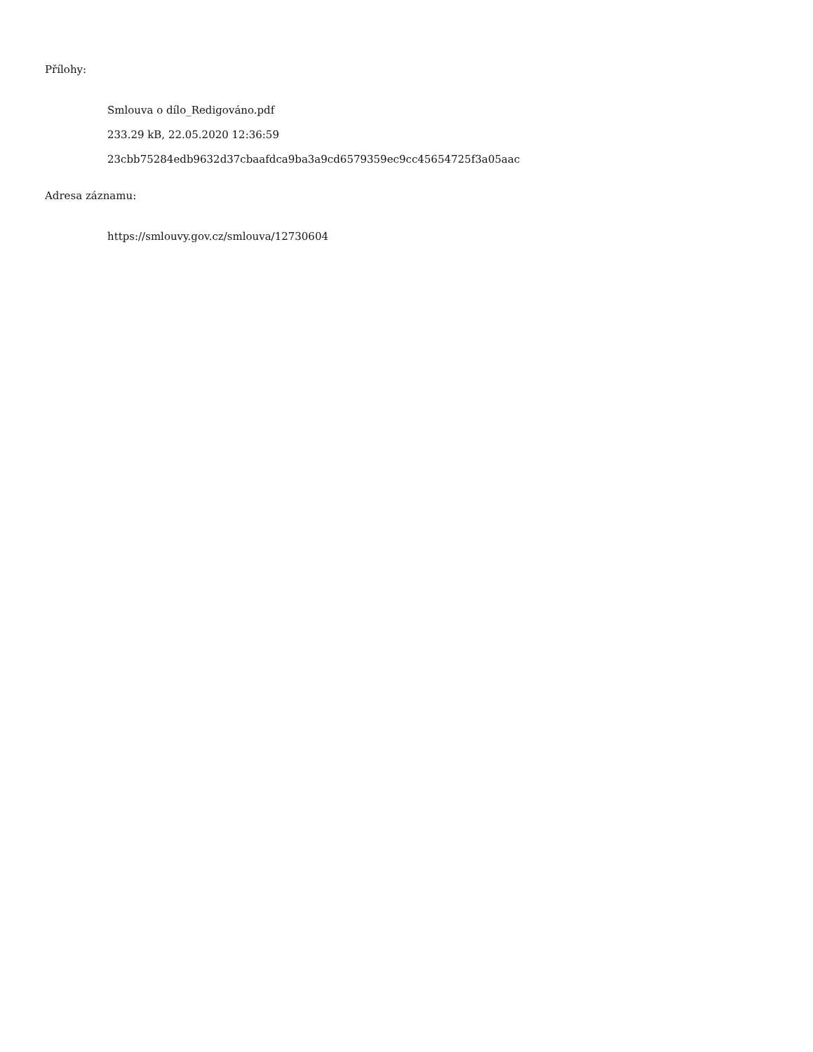Přílohy:
Smlouva o dílo_Redigováno.pdf
233.29 kB, 22.05.2020 12:36:59
23cbb75284edb9632d37cbaafdca9ba3a9cd6579359ec9cc45654725f3a05aac
Adresa záznamu:
https://smlouvy.gov.cz/smlouva/12730604